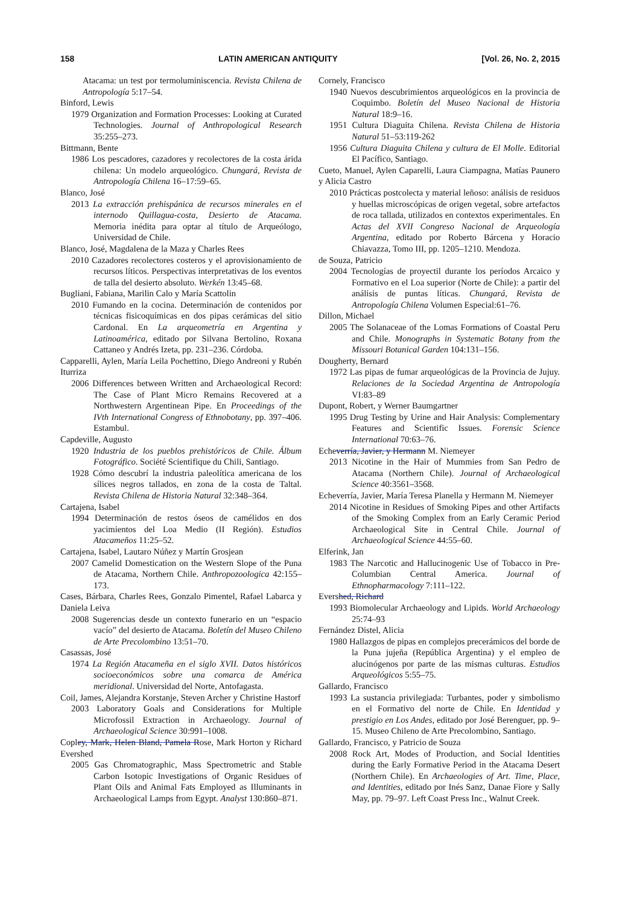158 LATIN AMERICAN ANTIQUITY [Vol. 26, No. 2, 2015
Atacama: un test por termoluminiscencia. Revista Chilena de Antropología 5:17–54.
Binford, Lewis
1979 Organization and Formation Processes: Looking at Curated Technologies. Journal of Anthropological Research 35:255–273.
Bittmann, Bente
1986 Los pescadores, cazadores y recolectores de la costa árida chilena: Un modelo arqueológico. Chungará, Revista de Antropología Chilena 16–17:59–65.
Blanco, José
2013 La extracción prehispánica de recursos minerales en el internodo Quillagua-costa, Desierto de Atacama. Memoria inédita para optar al título de Arqueólogo, Universidad de Chile.
Blanco, José, Magdalena de la Maza y Charles Rees
2010 Cazadores recolectores costeros y el aprovisionamiento de recursos líticos. Perspectivas interpretativas de los eventos de talla del desierto absoluto. Werkén 13:45–68.
Bugliani, Fabiana, Marilin Calo y María Scattolin
2010 Fumando en la cocina. Determinación de contenidos por técnicas fisicoquímicas en dos pipas cerámicas del sitio Cardonal. En La arqueometría en Argentina y Latinoamérica, editado por Silvana Bertolino, Roxana Cattaneo y Andrés Izeta, pp. 231–236. Córdoba.
Capparelli, Aylen, María Leila Pochettino, Diego Andreoni y Rubén Iturriza
2006 Differences between Written and Archaeological Record: The Case of Plant Micro Remains Recovered at a Northwestern Argentinean Pipe. En Proceedings of the IVth International Congress of Ethnobotany, pp. 397–406. Estambul.
Capdeville, Augusto
1920 Industria de los pueblos prehistóricos de Chile. Álbum Fotográfico. Société Scientifique du Chili, Santiago.
1928 Cómo descubrí la industria paleolítica americana de los sílices negros tallados, en zona de la costa de Taltal. Revista Chilena de Historia Natural 32:348–364.
Cartajena, Isabel
1994 Determinación de restos óseos de camélidos en dos yacimientos del Loa Medio (II Región). Estudios Atacameños 11:25–52.
Cartajena, Isabel, Lautaro Núñez y Martín Grosjean
2007 Camelid Domestication on the Western Slope of the Puna de Atacama, Northern Chile. Anthropozoologica 42:155–173.
Cases, Bárbara, Charles Rees, Gonzalo Pimentel, Rafael Labarca y Daniela Leiva
2008 Sugerencias desde un contexto funerario en un “espacio vacío” del desierto de Atacama. Boletín del Museo Chileno de Arte Precolombino 13:51–70.
Casassas, José
1974 La Región Atacameña en el siglo XVII. Datos históricos socioeconómicos sobre una comarca de América meridional. Universidad del Norte, Antofagasta.
Coil, James, Alejandra Korstanje, Steven Archer y Christine Hastorf
2003 Laboratory Goals and Considerations for Multiple Microfossil Extraction in Archaeology. Journal of Archaeological Science 30:991–1008.
Copley, Mark, Helen Bland, Pamela Rose, Mark Horton y Richard Evershed
2005 Gas Chromatographic, Mass Spectrometric and Stable Carbon Isotopic Investigations of Organic Residues of Plant Oils and Animal Fats Employed as Illuminants in Archaeological Lamps from Egypt. Analyst 130:860–871.
Cornely, Francisco
1940 Nuevos descubrimientos arqueológicos en la provincia de Coquimbo. Boletín del Museo Nacional de Historia Natural 18:9–16.
1951 Cultura Diaguita Chilena. Revista Chilena de Historia Natural 51–53:119-262
1956 Cultura Diaguita Chilena y cultura de El Molle. Editorial El Pacífico, Santiago.
Cueto, Manuel, Aylen Caparelli, Laura Ciampagna, Matías Paunero y Alicia Castro
2010 Prácticas postcolecta y material leñoso: análisis de residuos y huellas microscópicas de origen vegetal, sobre artefactos de roca tallada, utilizados en contextos experimentales. En Actas del XVII Congreso Nacional de Arqueología Argentina, editado por Roberto Bárcena y Horacio Chiavazza, Tomo III, pp. 1205–1210. Mendoza.
de Souza, Patricio
2004 Tecnologías de proyectil durante los períodos Arcaico y Formativo en el Loa superior (Norte de Chile): a partir del análisis de puntas líticas. Chungará, Revista de Antropología Chilena Volumen Especial:61–76.
Dillon, Michael
2005 The Solanaceae of the Lomas Formations of Coastal Peru and Chile. Monographs in Systematic Botany from the Missouri Botanical Garden 104:131–156.
Dougherty, Bernard
1972 Las pipas de fumar arqueológicas de la Provincia de Jujuy. Relaciones de la Sociedad Argentina de Antropología VI:83–89
Dupont, Robert, y Werner Baumgartner
1995 Drug Testing by Urine and Hair Analysis: Complementary Features and Scientific Issues. Forensic Science International 70:63–76.
Echeverría, Javier, y Hermann M. Niemeyer
2013 Nicotine in the Hair of Mummies from San Pedro de Atacama (Northern Chile). Journal of Archaeological Science 40:3561–3568.
Echeverría, Javier, María Teresa Planella y Hermann M. Niemeyer
2014 Nicotine in Residues of Smoking Pipes and other Artifacts of the Smoking Complex from an Early Ceramic Period Archaeological Site in Central Chile. Journal of Archaeological Science 44:55–60.
Elferink, Jan
1983 The Narcotic and Hallucinogenic Use of Tobacco in Pre-Columbian Central America. Journal of Ethnopharmacology 7:111–122.
Evershed, Richard
1993 Biomolecular Archaeology and Lipids. World Archaeology 25:74–93
Fernández Distel, Alicia
1980 Hallazgos de pipas en complejos precerámicos del borde de la Puna jujeña (República Argentina) y el empleo de alucinógenos por parte de las mismas culturas. Estudios Arqueológicos 5:55–75.
Gallardo, Francisco
1993 La sustancia privilegiada: Turbantes, poder y simbolismo en el Formativo del norte de Chile. En Identidad y prestigio en Los Andes, editado por José Berenguer, pp. 9–15. Museo Chileno de Arte Precolombino, Santiago.
Gallardo, Francisco, y Patricio de Souza
2008 Rock Art, Modes of Production, and Social Identities during the Early Formative Period in the Atacama Desert (Northern Chile). En Archaeologies of Art. Time, Place, and Identities, editado por Inés Sanz, Danae Fiore y Sally May, pp. 79–97. Left Coast Press Inc., Walnut Creek.